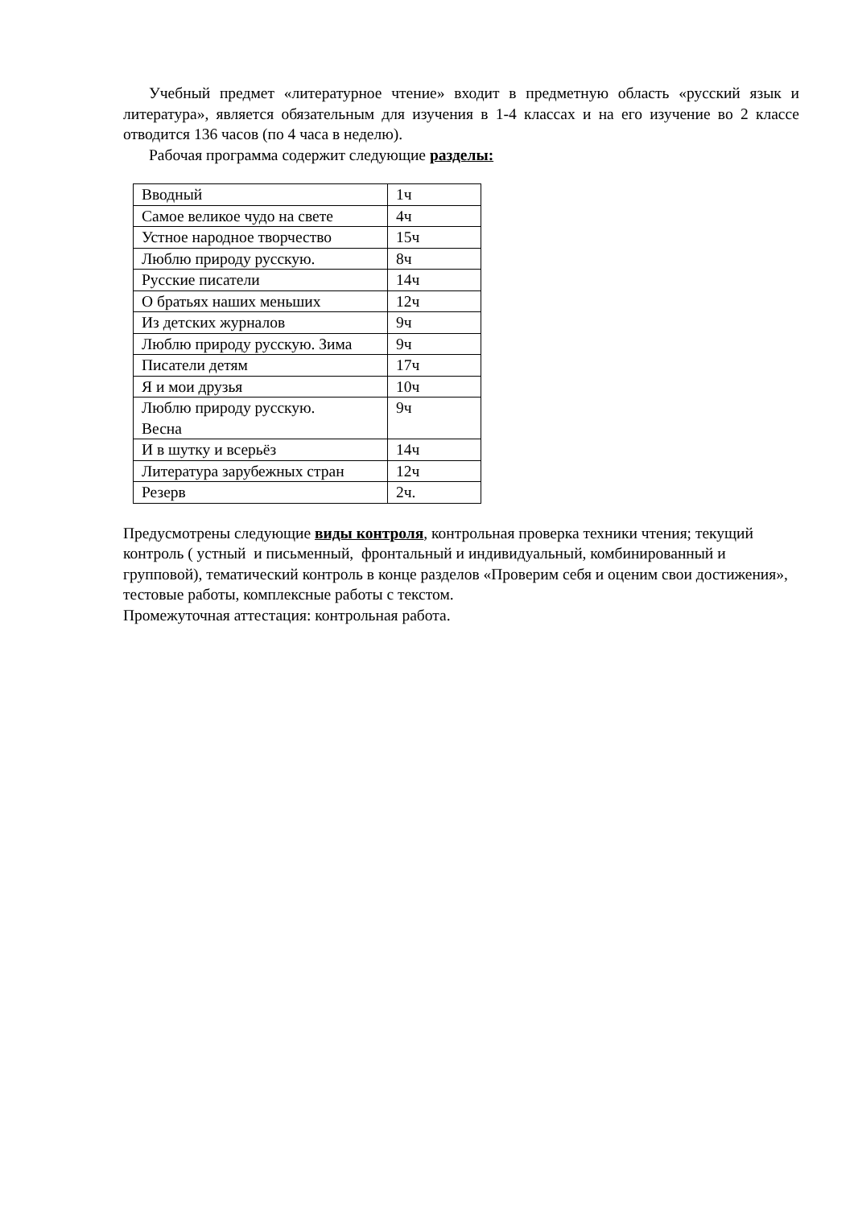Учебный предмет «литературное чтение» входит в предметную область «русский язык и литература», является обязательным для изучения в 1-4 классах и на его изучение во 2 классе отводится 136 часов (по 4 часа в неделю).
Рабочая программа содержит следующие разделы:
| Вводный | 1ч |
| Самое великое чудо на свете | 4ч |
| Устное народное творчество | 15ч |
| Люблю природу русскую. | 8ч |
| Русские писатели | 14ч |
| О братьях наших меньших | 12ч |
| Из детских журналов | 9ч |
| Люблю природу русскую. Зима | 9ч |
| Писатели детям | 17ч |
| Я и мои друзья | 10ч |
| Люблю природу русскую. Весна | 9ч |
| И в шутку и всерьёз | 14ч |
| Литература зарубежных стран | 12ч |
| Резерв | 2ч. |
Предусмотрены следующие виды контроля, контрольная проверка техники чтения; текущий контроль ( устный и письменный, фронтальный и индивидуальный, комбинированный и групповой), тематический контроль в конце разделов «Проверим себя и оценим свои достижения», тестовые работы, комплексные работы с текстом.
Промежуточная аттестация: контрольная работа.